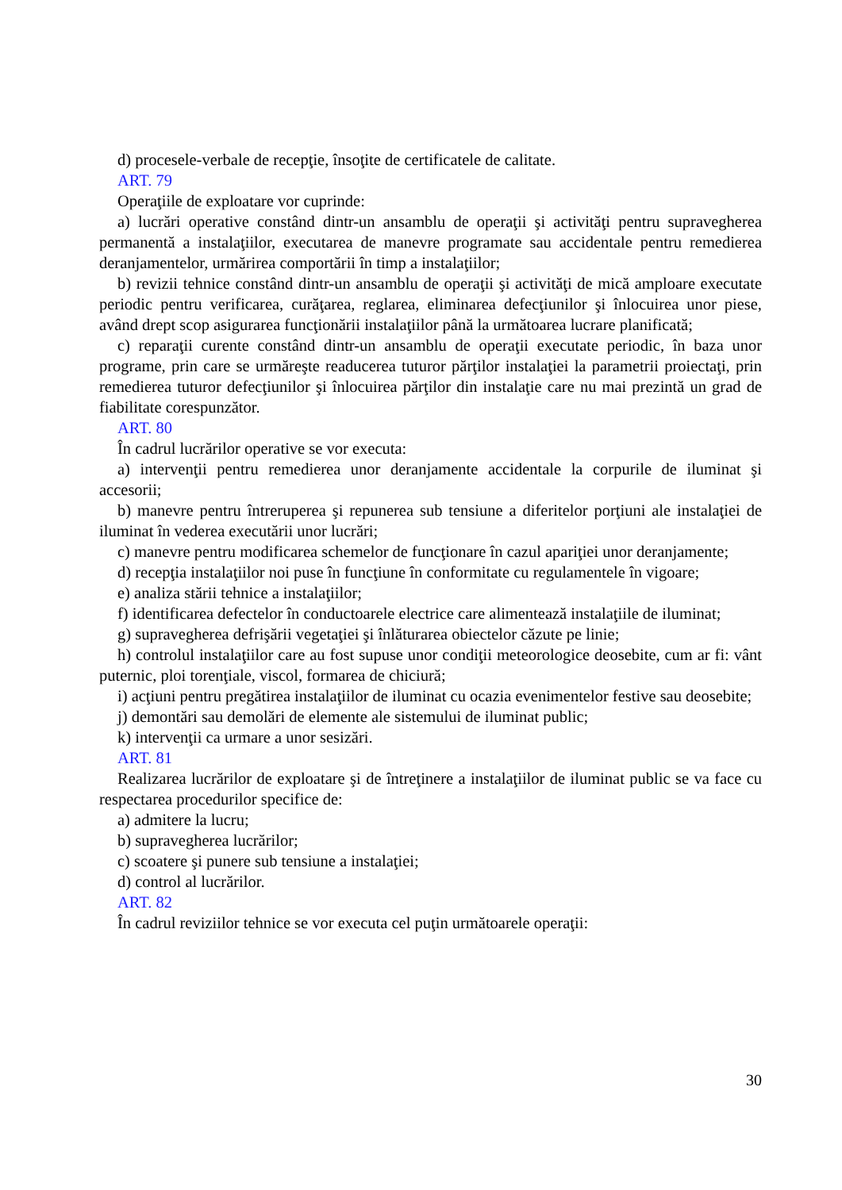d) procesele-verbale de recepţie, însoţite de certificatele de calitate.
ART. 79
Operaţiile de exploatare vor cuprinde:
a) lucrări operative constând dintr-un ansamblu de operaţii şi activităţi pentru supravegherea permanentă a instalaţiilor, executarea de manevre programate sau accidentale pentru remedierea deranjamentelor, urmărirea comportării în timp a instalaţiilor;
b) revizii tehnice constând dintr-un ansamblu de operaţii şi activităţi de mică amploare executate periodic pentru verificarea, curăţarea, reglarea, eliminarea defecţiunilor şi înlocuirea unor piese, având drept scop asigurarea funcţionării instalaţiilor până la următoarea lucrare planificată;
c) reparaţii curente constând dintr-un ansamblu de operaţii executate periodic, în baza unor programe, prin care se urmăreşte readucerea tuturor părţilor instalaţiei la parametrii proiectaţi, prin remedierea tuturor defecţiunilor şi înlocuirea părţilor din instalaţie care nu mai prezintă un grad de fiabilitate corespunzător.
ART. 80
În cadrul lucrărilor operative se vor executa:
a) intervenţii pentru remedierea unor deranjamente accidentale la corpurile de iluminat şi accesorii;
b) manevre pentru întreruperea şi repunerea sub tensiune a diferitelor porţiuni ale instalaţiei de iluminat în vederea executării unor lucrări;
c) manevre pentru modificarea schemelor de funcţionare în cazul apariţiei unor deranjamente;
d) recepţia instalaţiilor noi puse în funcţiune în conformitate cu regulamentele în vigoare;
e) analiza stării tehnice a instalaţiilor;
f) identificarea defectelor în conductoarele electrice care alimentează instalaţiile de iluminat;
g) supravegherea defrişării vegetaţiei şi înlăturarea obiectelor căzute pe linie;
h) controlul instalaţiilor care au fost supuse unor condiţii meteorologice deosebite, cum ar fi: vânt puternic, ploi torenţiale, viscol, formarea de chiciură;
i) acţiuni pentru pregătirea instalaţiilor de iluminat cu ocazia evenimentelor festive sau deosebite;
j) demontări sau demolări de elemente ale sistemului de iluminat public;
k) intervenţii ca urmare a unor sesizări.
ART. 81
Realizarea lucrărilor de exploatare şi de întreţinere a instalaţiilor de iluminat public se va face cu respectarea procedurilor specifice de:
a) admitere la lucru;
b) supravegherea lucrărilor;
c) scoatere şi punere sub tensiune a instalaţiei;
d) control al lucrărilor.
ART. 82
În cadrul reviziilor tehnice se vor executa cel puţin următoarele operaţii:
30